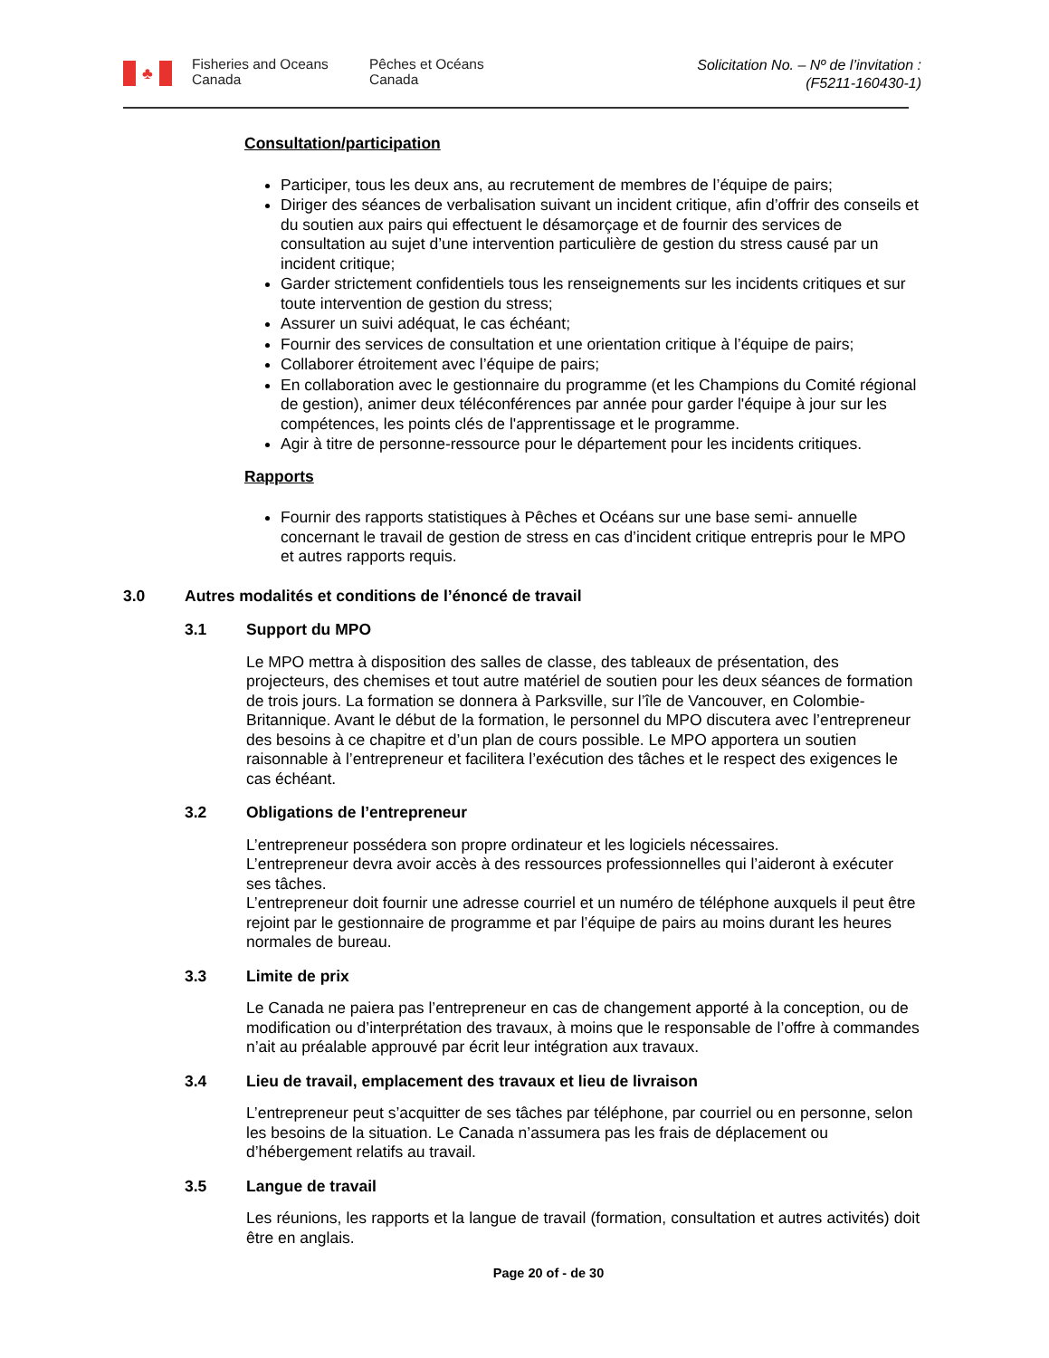♣
Fisheries and Oceans Canada
Pêches et Océans Canada
Solicitation No. – Nº de l’invitation :
(F5211-160430-1)
Consultation/participation
Participer, tous les deux ans, au recrutement de membres de l’équipe de pairs;
Diriger des séances de verbalisation suivant un incident critique, afin d’offrir des conseils et du soutien aux pairs qui effectuent le désamorçage et de fournir des services de consultation au sujet d’une intervention particulière de gestion du stress causé par un incident critique;
Garder strictement confidentiels tous les renseignements sur les incidents critiques et sur toute intervention de gestion du stress;
Assurer un suivi adéquat, le cas échéant;
Fournir des services de consultation et une orientation critique à l’équipe de pairs;
Collaborer étroitement avec l’équipe de pairs;
En collaboration avec le gestionnaire du programme (et les Champions du Comité régional de gestion), animer deux téléconférences par année pour garder l'équipe à jour sur les compétences, les points clés de l'apprentissage et le programme.
Agir à titre de personne-ressource pour le département pour les incidents critiques.
Rapports
Fournir des rapports statistiques à Pêches et Océans sur une base semi- annuelle concernant le travail de gestion de stress en cas d’incident critique entrepris pour le MPO et autres rapports requis.
3.0 Autres modalités et conditions de l’énoncé de travail
3.1 Support du MPO
Le MPO mettra à disposition des salles de classe, des tableaux de présentation, des projecteurs, des chemises et tout autre matériel de soutien pour les deux séances de formation de trois jours. La formation se donnera à Parksville, sur l’île de Vancouver, en Colombie-Britannique. Avant le début de la formation, le personnel du MPO discutera avec l’entrepreneur des besoins à ce chapitre et d’un plan de cours possible. Le MPO apportera un soutien raisonnable à l’entrepreneur et facilitera l’exécution des tâches et le respect des exigences le cas échéant.
3.2 Obligations de l’entrepreneur
L’entrepreneur possédera son propre ordinateur et les logiciels nécessaires.
L’entrepreneur devra avoir accès à des ressources professionnelles qui l’aideront à exécuter ses tâches.
L’entrepreneur doit fournir une adresse courriel et un numéro de téléphone auxquels il peut être rejoint par le gestionnaire de programme et par l’équipe de pairs au moins durant les heures normales de bureau.
3.3 Limite de prix
Le Canada ne paiera pas l’entrepreneur en cas de changement apporté à la conception, ou de modification ou d’interprétation des travaux, à moins que le responsable de l’offre à commandes n’ait au préalable approuvé par écrit leur intégration aux travaux.
3.4 Lieu de travail, emplacement des travaux et lieu de livraison
L’entrepreneur peut s’acquitter de ses tâches par téléphone, par courriel ou en personne, selon les besoins de la situation. Le Canada n’assumera pas les frais de déplacement ou d’hébergement relatifs au travail.
3.5 Langue de travail
Les réunions, les rapports et la langue de travail (formation, consultation et autres activités) doit être en anglais.
Page 20 of - de 30